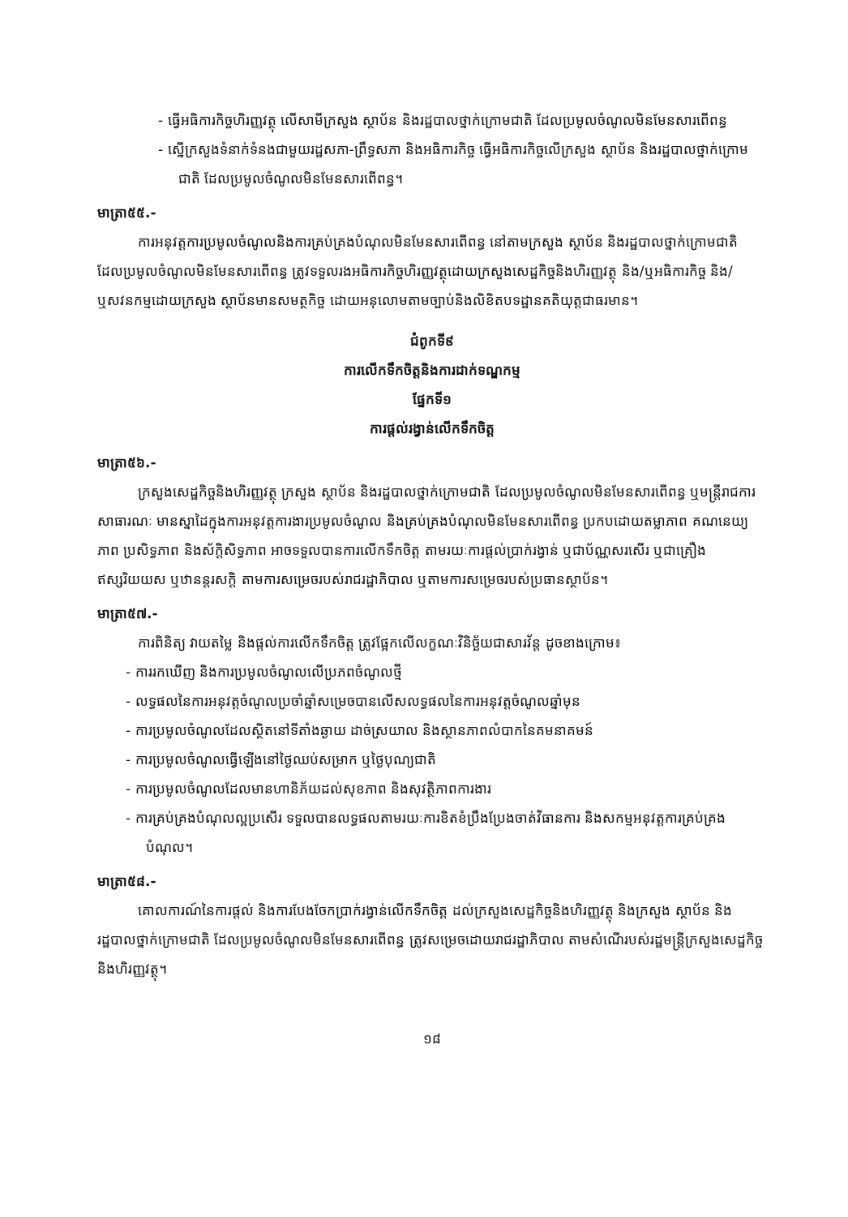- ធ្វើអធិការកិច្ចហិរញ្ញវត្ថុ លើសាមីក្រសួង ស្ថាប័ន និងរដ្ឋបាលថ្នាក់ក្រោមជាតិ ដែលប្រមូលចំណូលមិនមែនសារពើពន្ធ
- ស្នើក្រសួងទំនាក់ទំនងជាមួយរដ្ឋសភា-ព្រឹទ្ធសភា និងអធិការកិច្ច ធ្វើអធិការកិច្ចលើក្រសួង ស្ថាប័ន និងរដ្ឋបាលថ្នាក់ក្រោមជាតិ ដែលប្រមូលចំណូលមិនមែនសារពើពន្ធ។
មាត្រា៥៥.-
ការអនុវត្តការប្រមូលចំណូលនិងការគ្រប់គ្រងបំណុលមិនមែនសារពើពន្ធ នៅតាមក្រសួង ស្ថាប័ន និងរដ្ឋបាលថ្នាក់ក្រោមជាតិ ដែលប្រមូលចំណូលមិនមែនសារពើពន្ធ ត្រូវទទួលរងអធិការកិច្ចហិរញ្ញវត្ថុដោយក្រសួងសេដ្ឋកិច្ចនិងហិរញ្ញវត្ថុ និង/ឬអធិការកិច្ច និង/ឬសវនកម្មដោយក្រសួង ស្ថាប័នមានសមត្ថកិច្ច ដោយអនុលោមតាមច្បាប់និងលិខិតបទដ្ឋានគតិយុត្តជាធរមាន។
ជំពូកទី៩
ការលើកទឹកចិត្តនិងការដាក់ទណ្ឌកម្ម
ផ្នែកទី១
ការផ្ដល់រង្វាន់លើកទឹកចិត្ត
មាត្រា៥៦.-
ក្រសួងសេដ្ឋកិច្ចនិងហិរញ្ញវត្ថុ ក្រសួង ស្ថាប័ន និងរដ្ឋបាលថ្នាក់ក្រោមជាតិ ដែលប្រមូលចំណូលមិនមែនសារពើពន្ធ ឬមន្ត្រីរាជការសាធារណៈ មានស្នាដៃក្នុងការអនុវត្តការងារប្រមូលចំណូល និងគ្រប់គ្រងបំណុលមិនមែនសារពើពន្ធ ប្រកបដោយតម្លាភាព គណនេយ្យភាព ប្រសិទ្ធភាព និងស័ក្តិសិទ្ធភាព អាចទទួលបានការលើកទឹកចិត្ត តាមរយៈការផ្ដល់ប្រាក់រង្វាន់ ឬជាប័ណ្ណសរសើរ ឬជាគ្រឿងឥស្សរិយយស ឬឋានន្តរសក្តិ តាមការសម្រេចរបស់រាជរដ្ឋាភិបាល ឬតាមការសម្រេចរបស់ប្រធានស្ថាប័ន។
មាត្រា៥៧.-
ការពិនិត្យ វាយតម្លៃ និងផ្ដល់ការលើកទឹកចិត្ត ត្រូវផ្អែកលើលក្ខណៈវិនិច្ឆ័យជាសារវ័ន្ត ដូចខាងក្រោម៖
- ការរកឃើញ និងការប្រមូលចំណូលលើប្រភពចំណូលថ្មី
- លទ្ធផលនៃការអនុវត្តចំណូលប្រចាំឆ្នាំសម្រេចបានលើសលទ្ធផលនៃការអនុវត្តចំណូលឆ្នាំមុន
- ការប្រមូលចំណូលដែលស្ថិតនៅទីតាំងឆ្ងាយ ដាច់ស្រយាល និងស្ថានភាពលំបាកនៃគមនាគមន៍
- ការប្រមូលចំណូលធ្វើឡើងនៅថ្ងៃឈប់សម្រាក ឬថ្ងៃបុណ្យជាតិ
- ការប្រមូលចំណូលដែលមានហានិភ័យដល់សុខភាព និងសុវត្ថិភាពការងារ
- ការគ្រប់គ្រងបំណុលល្អប្រសើរ ទទួលបានលទ្ធផលតាមរយៈការខិតខំប្រឹងប្រែងចាត់វិធានការ និងសកម្មអនុវត្តការគ្រប់គ្រងបំណុល។
មាត្រា៥៨.-
គោលការណ៍នៃការផ្ដល់ និងការបែងចែកប្រាក់រង្វាន់លើកទឹកចិត្ត ដល់ក្រសួងសេដ្ឋកិច្ចនិងហិរញ្ញវត្ថុ និងក្រសួង ស្ថាប័ន និងរដ្ឋបាលថ្នាក់ក្រោមជាតិ ដែលប្រមូលចំណូលមិនមែនសារពើពន្ធ ត្រូវសម្រេចដោយរាជរដ្ឋាភិបាល តាមសំណើរបស់រដ្ឋមន្ត្រីក្រសួងសេដ្ឋកិច្ចនិងហិរញ្ញវត្ថុ។
១៨